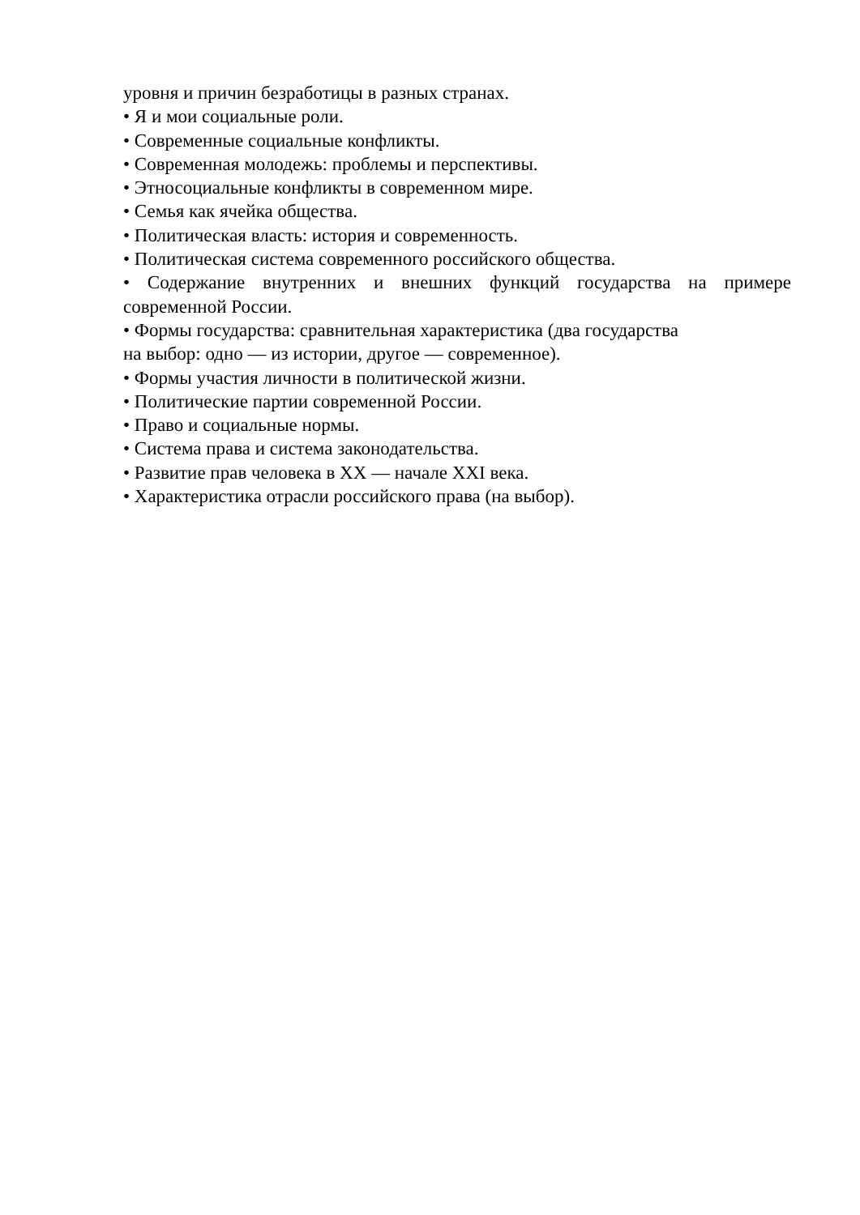уровня и причин безработицы в разных странах.
• Я и мои социальные роли.
• Современные социальные конфликты.
• Современная молодежь: проблемы и перспективы.
• Этносоциальные конфликты в современном мире.
• Семья как ячейка общества.
• Политическая власть: история и современность.
• Политическая система современного российского общества.
• Содержание внутренних и внешних функций государства на примере современной России.
• Формы государства: сравнительная характеристика (два государства
на выбор: одно — из истории, другое — современное).
• Формы участия личности в политической жизни.
• Политические партии современной России.
• Право и социальные нормы.
• Система права и система законодательства.
• Развитие прав человека в XX — начале XXI века.
• Характеристика отрасли российского права (на выбор).